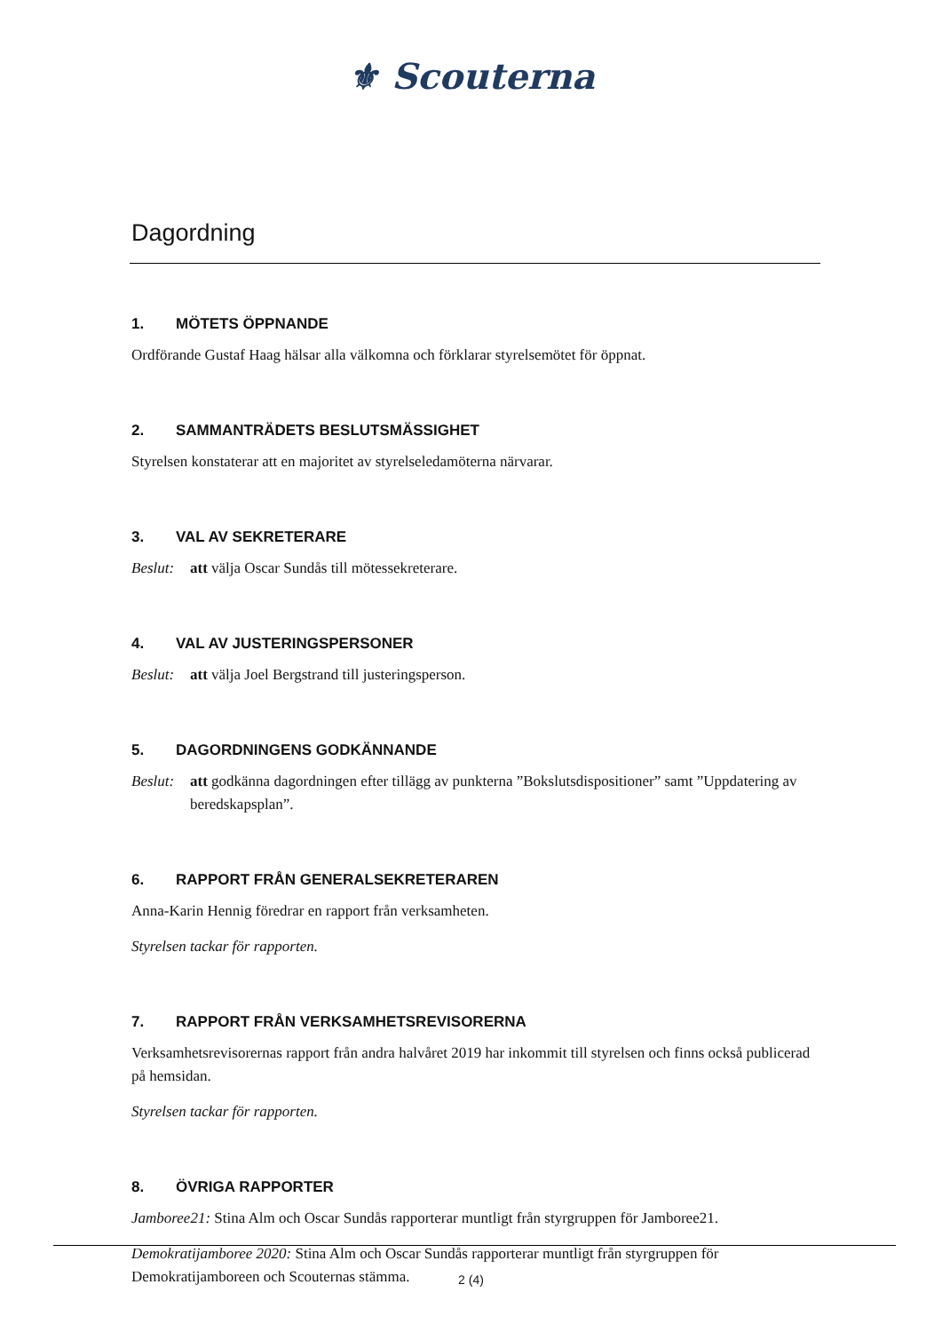⚜ Scouterna
Dagordning
1. MÖTETS ÖPPNANDE
Ordförande Gustaf Haag hälsar alla välkomna och förklarar styrelsemötet för öppnat.
2. SAMMANTRÄDETS BESLUTSMÄSSIGHET
Styrelsen konstaterar att en majoritet av styrelseledamöterna närvarar.
3. VAL AV SEKRETERARE
Beslut: att välja Oscar Sundås till mötessekreterare.
4. VAL AV JUSTERINGSPERSONER
Beslut: att välja Joel Bergstrand till justeringsperson.
5. DAGORDNINGENS GODKÄNNANDE
Beslut: att godkänna dagordningen efter tillägg av punkterna ”Bokslutsdispositioner” samt ”Uppdatering av beredskapsplan”.
6. RAPPORT FRÅN GENERALSEKRETERAREN
Anna-Karin Hennig föredrar en rapport från verksamheten.
Styrelsen tackar för rapporten.
7. RAPPORT FRÅN VERKSAMHETSREVISORERNA
Verksamhetsrevisorernas rapport från andra halvåret 2019 har inkommit till styrelsen och finns också publicerad på hemsidan.
Styrelsen tackar för rapporten.
8. ÖVRIGA RAPPORTER
Jamboree21: Stina Alm och Oscar Sundås rapporterar muntligt från styrgruppen för Jamboree21.
Demokratijamboree 2020: Stina Alm och Oscar Sundås rapporterar muntligt från styrgruppen för Demokratijamboreen och Scouternas stämma.
2 (4)